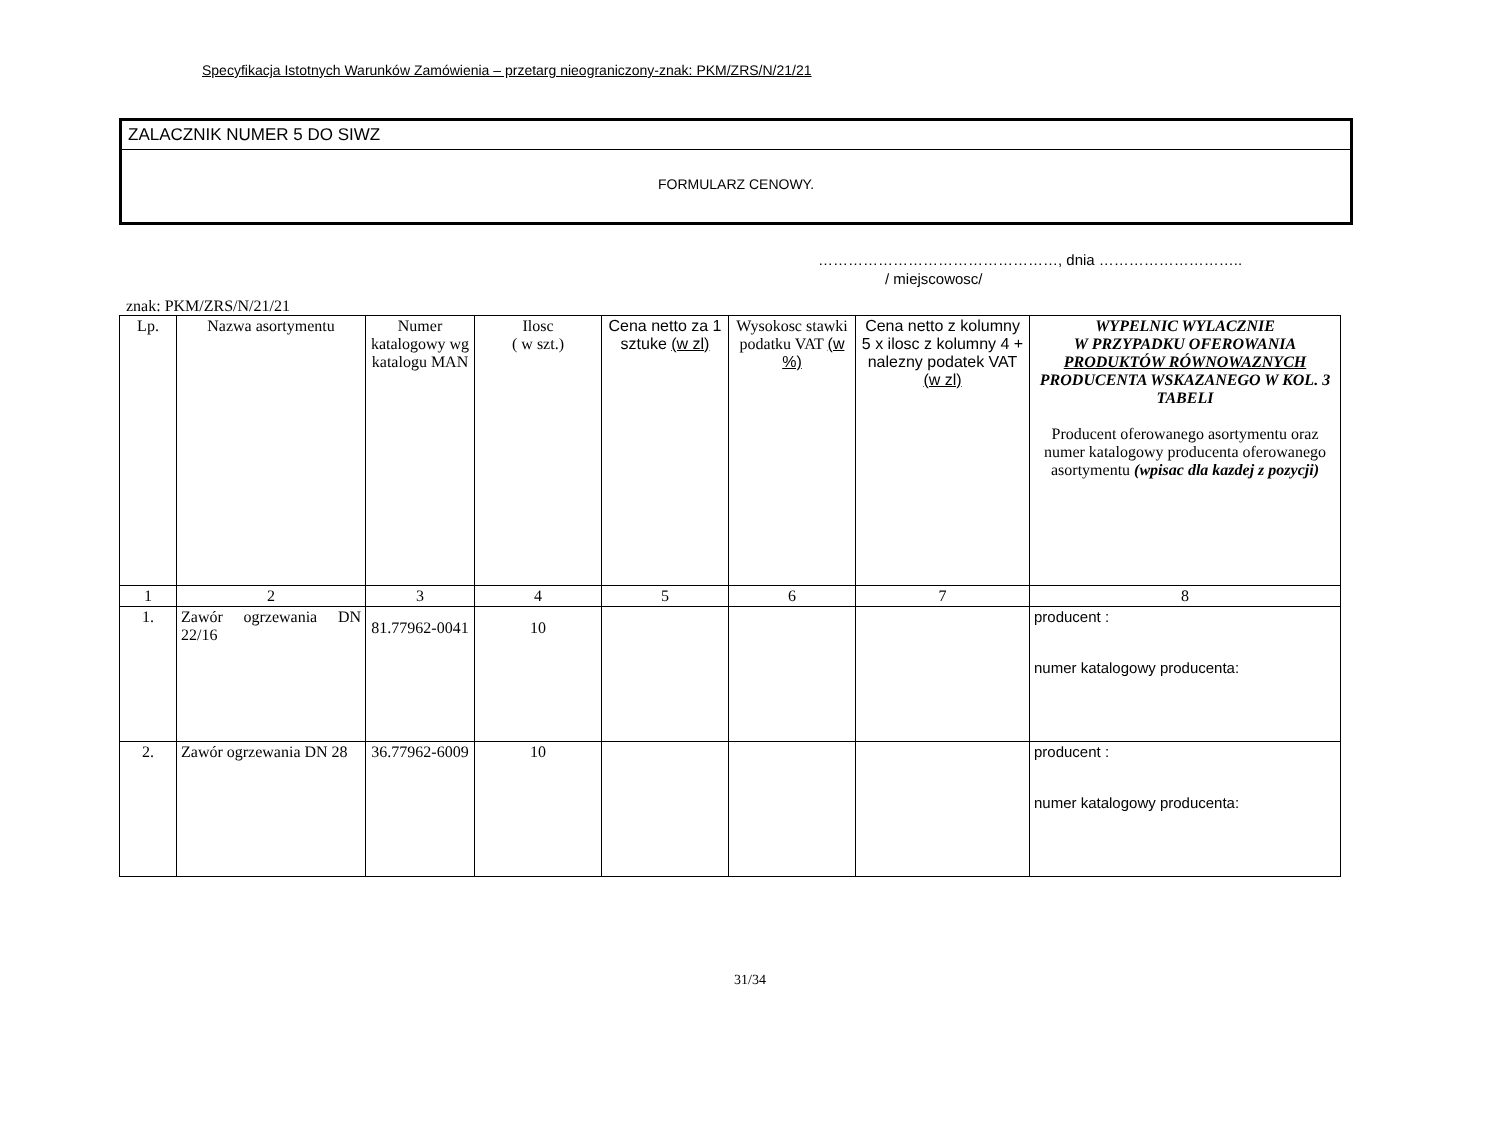Specyfikacja Istotnych Warunków Zamówienia – przetarg nieograniczony-znak: PKM/ZRS/N/21/21
ZALACZNIK NUMER 5 DO SIWZ
FORMULARZ CENOWY.
…………………………………………, dnia ………………………..
/ miejscowosc/
znak: PKM/ZRS/N/21/21
| Lp. | Nazwa asortymentu | Numer katalogowy wg katalogu MAN | Ilosc ( w szt.) | Cena netto za 1 sztuke (w zl) | Wysokosc stawki podatku VAT (w %) | Cena netto z kolumny 5 x ilosc z kolumny 4 + nalezny podatek VAT (w zl) | WYPELNIC WYLACZNIE W PRZYPADKU OFEROWANIA PRODUKTÓW RÓWNOWAZNYCH PRODUCENTA WSKAZANEGO W KOL. 3 TABELI Producent oferowanego asortymentu oraz numer katalogowy producenta oferowanego asortymentu (wpisac dla kazdej z pozycji) |
| --- | --- | --- | --- | --- | --- | --- | --- |
| 1 | 2 | 3 | 4 | 5 | 6 | 7 | 8 |
| 1. | Zawór ogrzewania DN 22/16 | 81.77962-0041 | 10 | | | | producent : numer katalogowy producenta: |
| 2. | Zawór ogrzewania DN 28 | 36.77962-6009 | 10 | | | | producent : numer katalogowy producenta: |
31/34